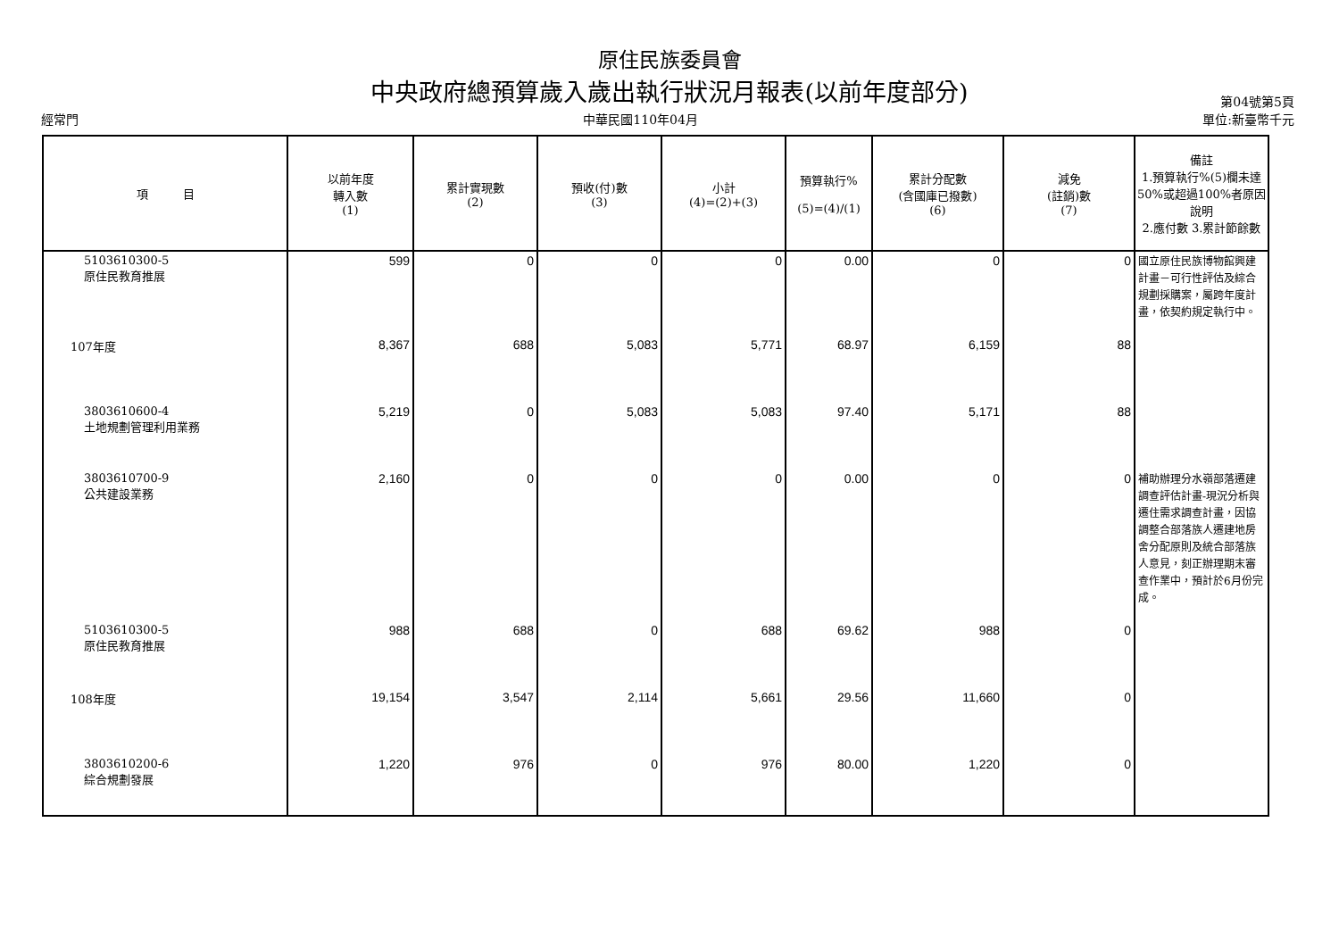原住民族委員會
中央政府總預算歲入歲出執行狀況月報表(以前年度部分)
第04號第5頁
經常門 中華民國110年04月 單位:新臺幣千元
| 項 目 | 以前年度 轉入數 (1) | 累計實現數 (2) | 預收(付)數 (3) | 小計 (4)=(2)+(3) | 預算執行% (5)=(4)/(1) | 累計分配數 (含國庫已撥數) (6) | 減免 (註銷)數 (7) | 備註 1.預算執行%(5)欄未達50%或超過100%者原因說明 2.應付數 3.累計節餘數 |
| --- | --- | --- | --- | --- | --- | --- | --- | --- |
| 5103610300-5 原住民教育推展 | 599 | 0 | 0 | 0 | 0.00 | 0 | 0 | 國立原住民族博物館興建計畫－可行性評估及綜合規劃採購案，屬跨年度計畫，依契約規定執行中。 |
| 107年度 | 8,367 | 688 | 5,083 | 5,771 | 68.97 | 6,159 | 88 | |
| 3803610600-4 土地規劃管理利用業務 | 5,219 | 0 | 5,083 | 5,083 | 97.40 | 5,171 | 88 | |
| 3803610700-9 公共建設業務 | 2,160 | 0 | 0 | 0 | 0.00 | 0 | 0 | 補助辦理分水嶺部落遷建調查評估計畫-現況分析與遷住需求調查計畫，因協調整合部落族人遷建地房舍分配原則及統合部落族人意見，刻正辦理期末審查作業中，預計於6月份完成。 |
| 5103610300-5 原住民教育推展 | 988 | 688 | 0 | 688 | 69.62 | 988 | 0 | |
| 108年度 | 19,154 | 3,547 | 2,114 | 5,661 | 29.56 | 11,660 | 0 | |
| 3803610200-6 綜合規劃發展 | 1,220 | 976 | 0 | 976 | 80.00 | 1,220 | 0 | |